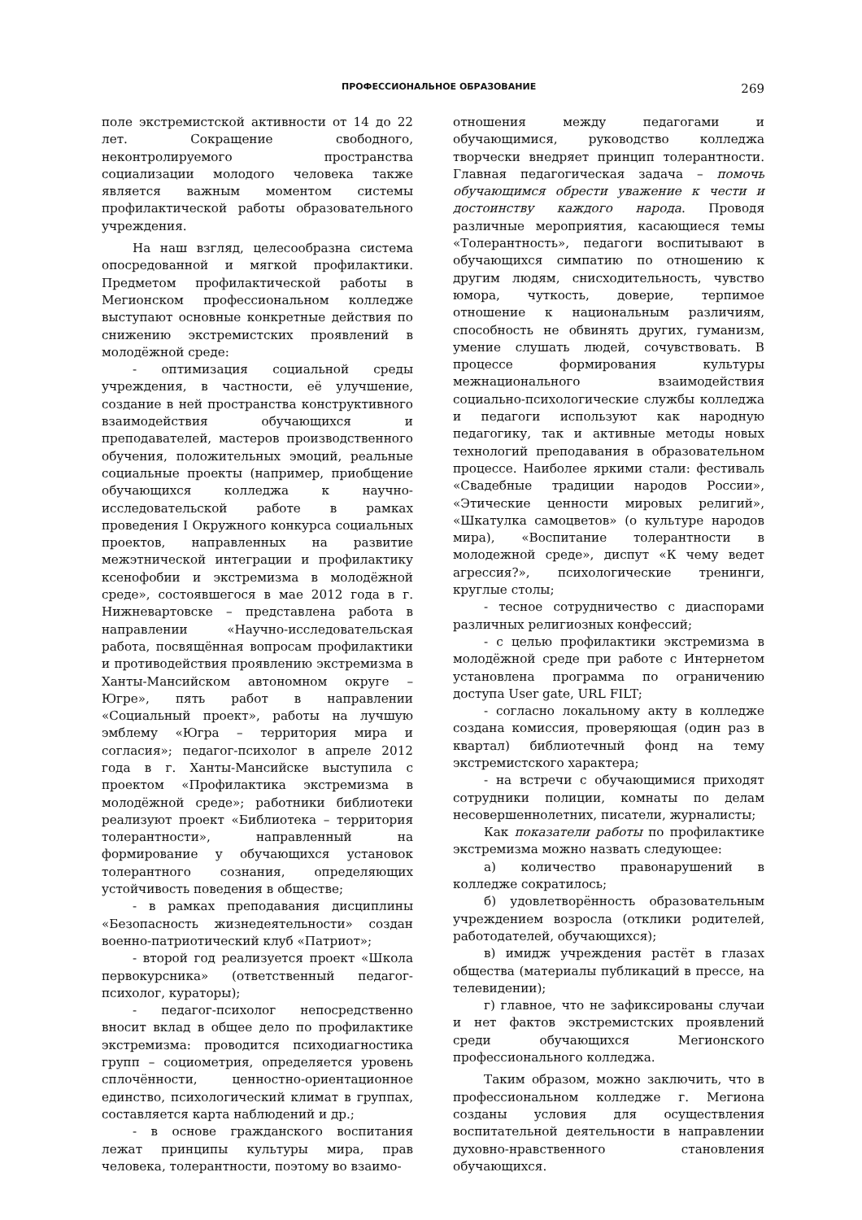ПРОФЕССИОНАЛЬНОЕ ОБРАЗОВАНИЕ 269
поле экстремистской активности от 14 до 22 лет. Сокращение свободного, неконтролируемого пространства социализации молодого человека также является важным моментом системы профилактической работы образовательного учреждения.
На наш взгляд, целесообразна система опосредованной и мягкой профилактики. Предметом профилактической работы в Мегионском профессиональном колледже выступают основные конкретные действия по снижению экстремистских проявлений в молодёжной среде:
- оптимизация социальной среды учреждения, в частности, её улучшение, создание в ней пространства конструктивного взаимодействия обучающихся и преподавателей, мастеров производственного обучения, положительных эмоций, реальные социальные проекты (например, приобщение обучающихся колледжа к научно-исследовательской работе в рамках проведения I Окружного конкурса социальных проектов, направленных на развитие межэтнической интеграции и профилактику ксенофобии и экстремизма в молодёжной среде», состоявшегося в мае 2012 года в г. Нижневартовске – представлена работа в направлении «Научно-исследовательская работа, посвящённая вопросам профилактики и противодействия проявлению экстремизма в Ханты-Мансийском автономном округе – Югре», пять работ в направлении «Социальный проект», работы на лучшую эмблему «Югра – территория мира и согласия»; педагог-психолог в апреле 2012 года в г. Ханты-Мансийске выступила с проектом «Профилактика экстремизма в молодёжной среде»; работники библиотеки реализуют проект «Библиотека – территория толерантности», направленный на формирование у обучающихся установок толерантного сознания, определяющих устойчивость поведения в обществе;
- в рамках преподавания дисциплины «Безопасность жизнедеятельности» создан военно-патриотический клуб «Патриот»;
- второй год реализуется проект «Школа первокурсника» (ответственный педагог-психолог, кураторы);
- педагог-психолог непосредственно вносит вклад в общее дело по профилактике экстремизма: проводится психодиагностика групп – социометрия, определяется уровень сплочённости, ценностно-ориентационное единство, психологический климат в группах, составляется карта наблюдений и др.;
- в основе гражданского воспитания лежат принципы культуры мира, прав человека, толерантности, поэтому во взаимо-
отношения между педагогами и обучающимися, руководство колледжа творчески внедряет принцип толерантности. Главная педагогическая задача – помочь обучающимся обрести уважение к чести и достоинству каждого народа. Проводя различные мероприятия, касающиеся темы «Толерантность», педагоги воспитывают в обучающихся симпатию по отношению к другим людям, снисходительность, чувство юмора, чуткость, доверие, терпимое отношение к национальным различиям, способность не обвинять других, гуманизм, умение слушать людей, сочувствовать. В процессе формирования культуры межнационального взаимодействия социально-психологические службы колледжа и педагоги используют как народную педагогику, так и активные методы новых технологий преподавания в образовательном процессе. Наиболее яркими стали: фестиваль «Свадебные традиции народов России», «Этические ценности мировых религий», «Шкатулка самоцветов» (о культуре народов мира), «Воспитание толерантности в молодежной среде», диспут «К чему ведет агрессия?», психологические тренинги, круглые столы;
- тесное сотрудничество с диаспорами различных религиозных конфессий;
- с целью профилактики экстремизма в молодёжной среде при работе с Интернетом установлена программа по ограничению доступа User gate, URL FILT;
- согласно локальному акту в колледже создана комиссия, проверяющая (один раз в квартал) библиотечный фонд на тему экстремистского характера;
- на встречи с обучающимися приходят сотрудники полиции, комнаты по делам несовершеннолетних, писатели, журналисты;
Как показатели работы по профилактике экстремизма можно назвать следующее:
а) количество правонарушений в колледже сократилось;
б) удовлетворённость образовательным учреждением возросла (отклики родителей, работодателей, обучающихся);
в) имидж учреждения растёт в глазах общества (материалы публикаций в прессе, на телевидении);
г) главное, что не зафиксированы случаи и нет фактов экстремистских проявлений среди обучающихся Мегионского профессионального колледжа.
Таким образом, можно заключить, что в профессиональном колледже г. Мегиона созданы условия для осуществления воспитательной деятельности в направлении духовно-нравственного становления обучающихся.